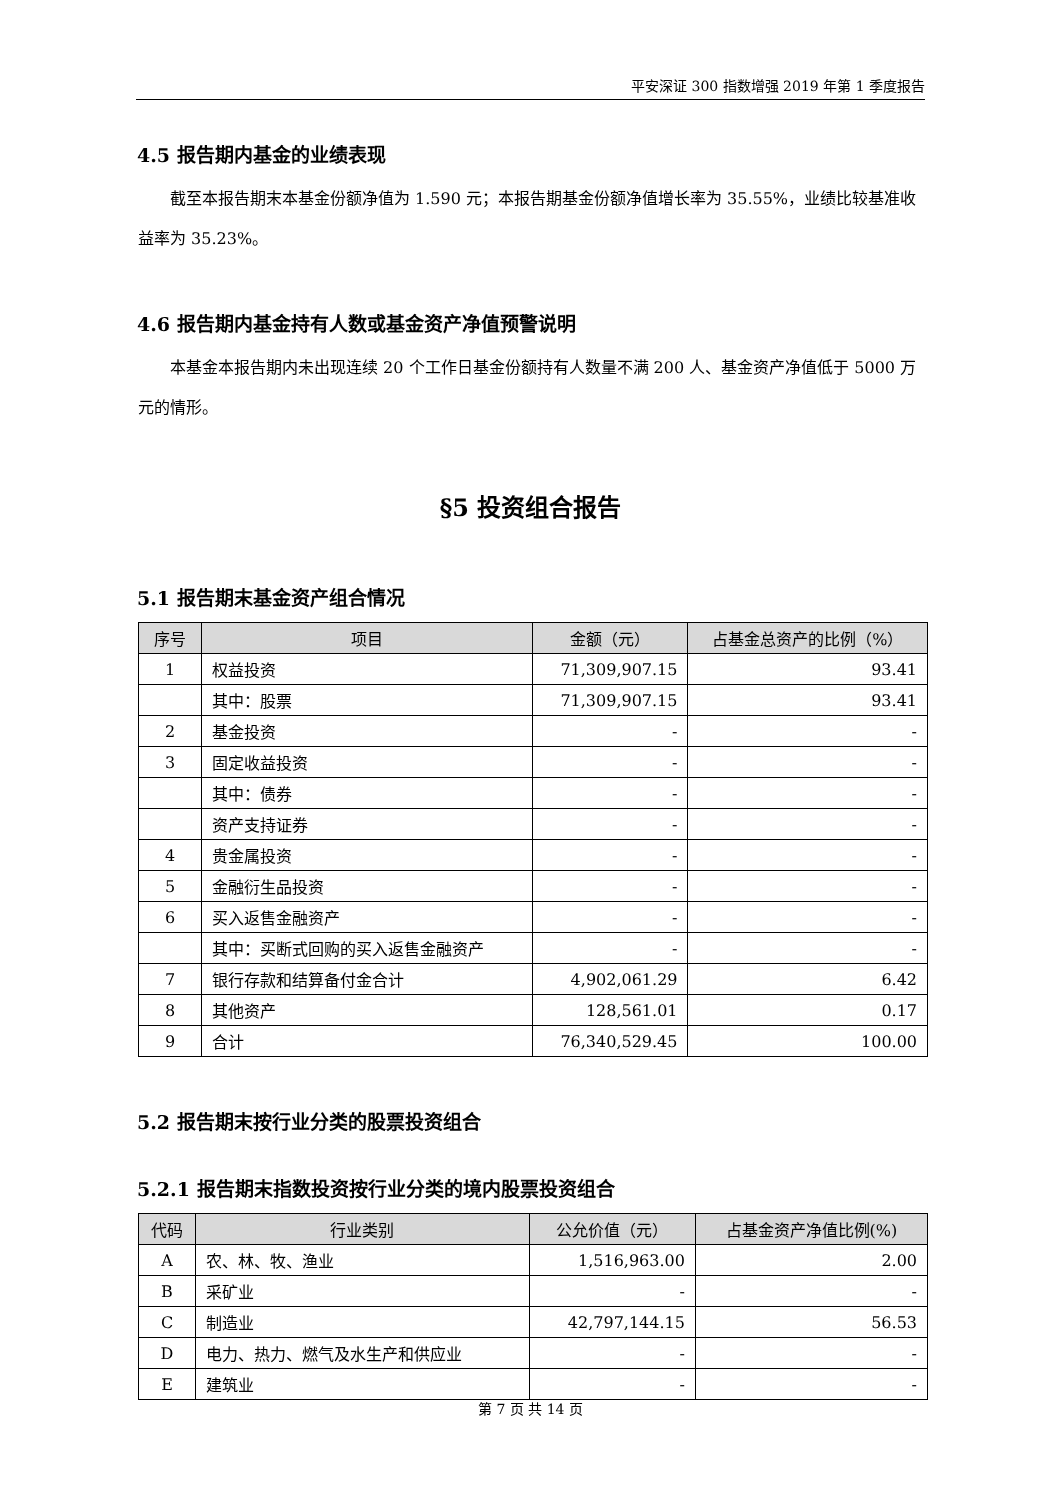平安深证 300 指数增强 2019 年第 1 季度报告
4.5 报告期内基金的业绩表现
截至本报告期末本基金份额净值为 1.590 元；本报告期基金份额净值增长率为 35.55%，业绩比较基准收益率为 35.23%。
4.6 报告期内基金持有人数或基金资产净值预警说明
本基金本报告期内未出现连续 20 个工作日基金份额持有人数量不满 200 人、基金资产净值低于 5000 万元的情形。
§5 投资组合报告
5.1 报告期末基金资产组合情况
| 序号 | 项目 | 金额（元） | 占基金总资产的比例（%） |
| --- | --- | --- | --- |
| 1 | 权益投资 | 71,309,907.15 | 93.41 |
| | 其中：股票 | 71,309,907.15 | 93.41 |
| 2 | 基金投资 | - | - |
| 3 | 固定收益投资 | - | - |
| | 其中：债券 | - | - |
| | 资产支持证券 | - | - |
| 4 | 贵金属投资 | - | - |
| 5 | 金融衍生品投资 | - | - |
| 6 | 买入返售金融资产 | - | - |
| | 其中：买断式回购的买入返售金融资产 | - | - |
| 7 | 银行存款和结算备付金合计 | 4,902,061.29 | 6.42 |
| 8 | 其他资产 | 128,561.01 | 0.17 |
| 9 | 合计 | 76,340,529.45 | 100.00 |
5.2 报告期末按行业分类的股票投资组合
5.2.1 报告期末指数投资按行业分类的境内股票投资组合
| 代码 | 行业类别 | 公允价值（元） | 占基金资产净值比例(%) |
| --- | --- | --- | --- |
| A | 农、林、牧、渔业 | 1,516,963.00 | 2.00 |
| B | 采矿业 | - | - |
| C | 制造业 | 42,797,144.15 | 56.53 |
| D | 电力、热力、燃气及水生产和供应业 | - | - |
| E | 建筑业 | - | - |
第 7 页 共 14 页